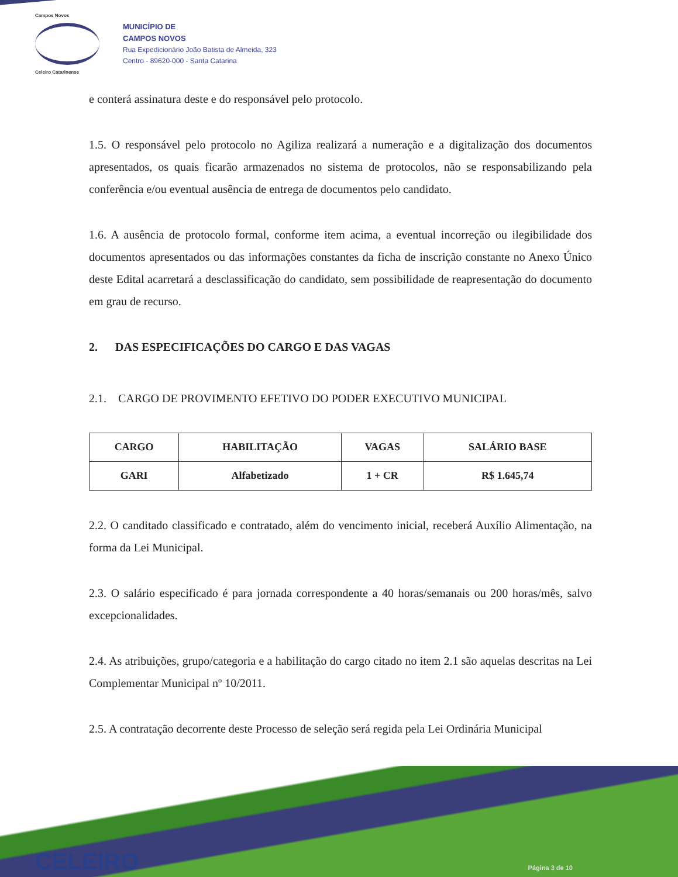Campos Novos
Celeiro Catarinense
MUNICÍPIO DE
CAMPOS NOVOS
Rua Expedicionário João Batista de Almeida, 323
Centro - 89620-000 - Santa Catarina
e conterá assinatura deste e do responsável pelo protocolo.
1.5. O responsável pelo protocolo no Agiliza realizará a numeração e a digitalização dos documentos apresentados, os quais ficarão armazenados no sistema de protocolos, não se responsabilizando pela conferência e/ou eventual ausência de entrega de documentos pelo candidato.
1.6. A ausência de protocolo formal, conforme item acima, a eventual incorreção ou ilegibilidade dos documentos apresentados ou das informações constantes da ficha de inscrição constante no Anexo Único deste Edital acarretará a desclassificação do candidato, sem possibilidade de reapresentação do documento em grau de recurso.
2. DAS ESPECIFICAÇÕES DO CARGO E DAS VAGAS
2.1. CARGO DE PROVIMENTO EFETIVO DO PODER EXECUTIVO MUNICIPAL
| CARGO | HABILITAÇÃO | VAGAS | SALÁRIO BASE |
| --- | --- | --- | --- |
| GARI | Alfabetizado | 1 + CR | R$ 1.645,74 |
2.2. O canditado classificado e contratado, além do vencimento inicial, receberá Auxílio Alimentação, na forma da Lei Municipal.
2.3. O salário especificado é para jornada correspondente a 40 horas/semanais ou 200 horas/mês, salvo excepcionalidades.
2.4. As atribuições, grupo/categoria e a habilitação do cargo citado no item 2.1 são aquelas descritas na Lei Complementar Municipal nº 10/2011.
2.5. A contratação decorrente deste Processo de seleção será regida pela Lei Ordinária Municipal
CELEIRO Página 3 de 10